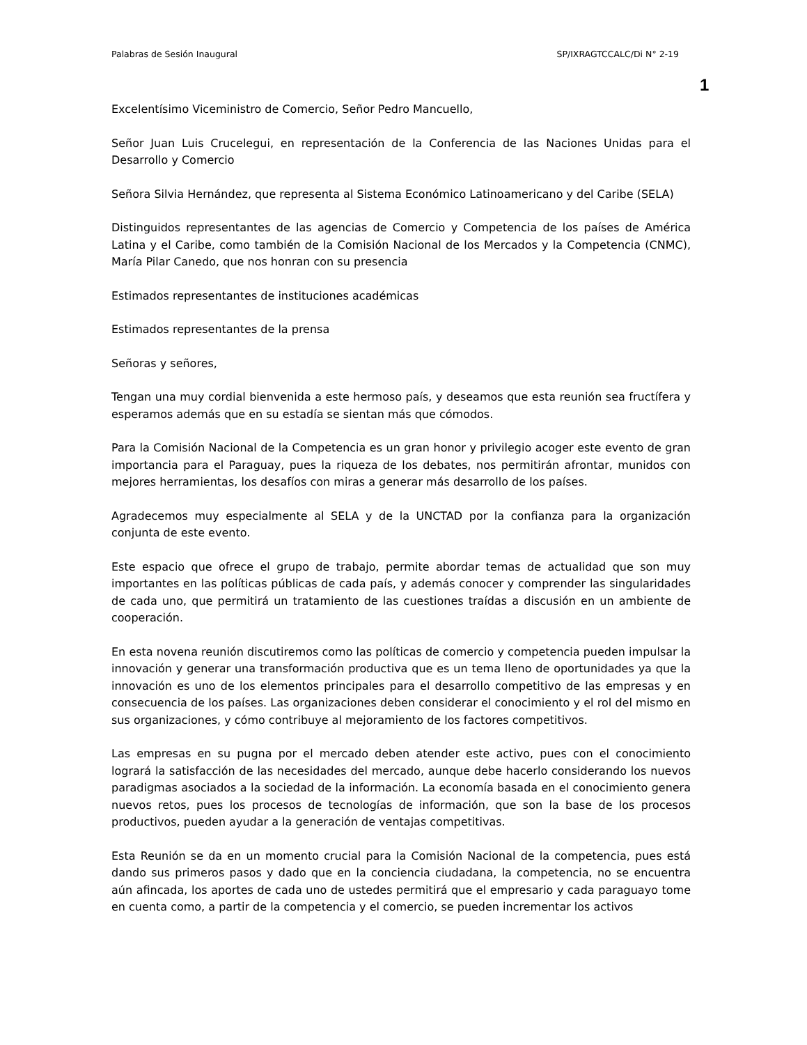Palabras de Sesión Inaugural SP/IXRAGTCCALC/Di N° 2-19
1
Excelentísimo Viceministro de Comercio, Señor Pedro Mancuello,
Señor Juan Luis Crucelegui, en representación de la Conferencia de las Naciones Unidas para el Desarrollo y Comercio
Señora Silvia Hernández, que representa al Sistema Económico Latinoamericano y del Caribe (SELA)
Distinguidos representantes de las agencias de Comercio y Competencia de los países de América Latina y el Caribe, como también de la Comisión Nacional de los Mercados y la Competencia (CNMC), María Pilar Canedo, que nos honran con su presencia
Estimados representantes de instituciones académicas
Estimados representantes de la prensa
Señoras y señores,
Tengan una muy cordial bienvenida a este hermoso país, y deseamos que esta reunión sea fructífera y esperamos además que en su estadía se sientan más que cómodos.
Para la Comisión Nacional de la Competencia es un gran honor y privilegio acoger este evento de gran importancia para el Paraguay, pues la riqueza de los debates, nos permitirán afrontar, munidos con mejores herramientas, los desafíos con miras a generar más desarrollo de los países.
Agradecemos muy especialmente al SELA y de la UNCTAD por la confianza para la organización conjunta de este evento.
Este espacio que ofrece el grupo de trabajo, permite abordar temas de actualidad que son muy importantes en las políticas públicas de cada país, y además conocer y comprender las singularidades de cada uno, que permitirá un tratamiento de las cuestiones traídas a discusión en un ambiente de cooperación.
En esta novena reunión discutiremos como las políticas de comercio y competencia pueden impulsar la innovación y generar una transformación productiva que es un tema lleno de oportunidades ya que la innovación es uno de los elementos principales para el desarrollo competitivo de las empresas y en consecuencia de los países. Las organizaciones deben considerar el conocimiento y el rol del mismo en sus organizaciones, y cómo contribuye al mejoramiento de los factores competitivos.
Las empresas en su pugna por el mercado deben atender este activo, pues con el conocimiento logrará la satisfacción de las necesidades del mercado, aunque debe hacerlo considerando los nuevos paradigmas asociados a la sociedad de la información. La economía basada en el conocimiento genera nuevos retos, pues los procesos de tecnologías de información, que son la base de los procesos productivos, pueden ayudar a la generación de ventajas competitivas.
Esta Reunión se da en un momento crucial para la Comisión Nacional de la competencia, pues está dando sus primeros pasos y dado que en la conciencia ciudadana, la competencia, no se encuentra aún afincada, los aportes de cada uno de ustedes permitirá que el empresario y cada paraguayo tome en cuenta como, a partir de la competencia y el comercio, se pueden incrementar los activos